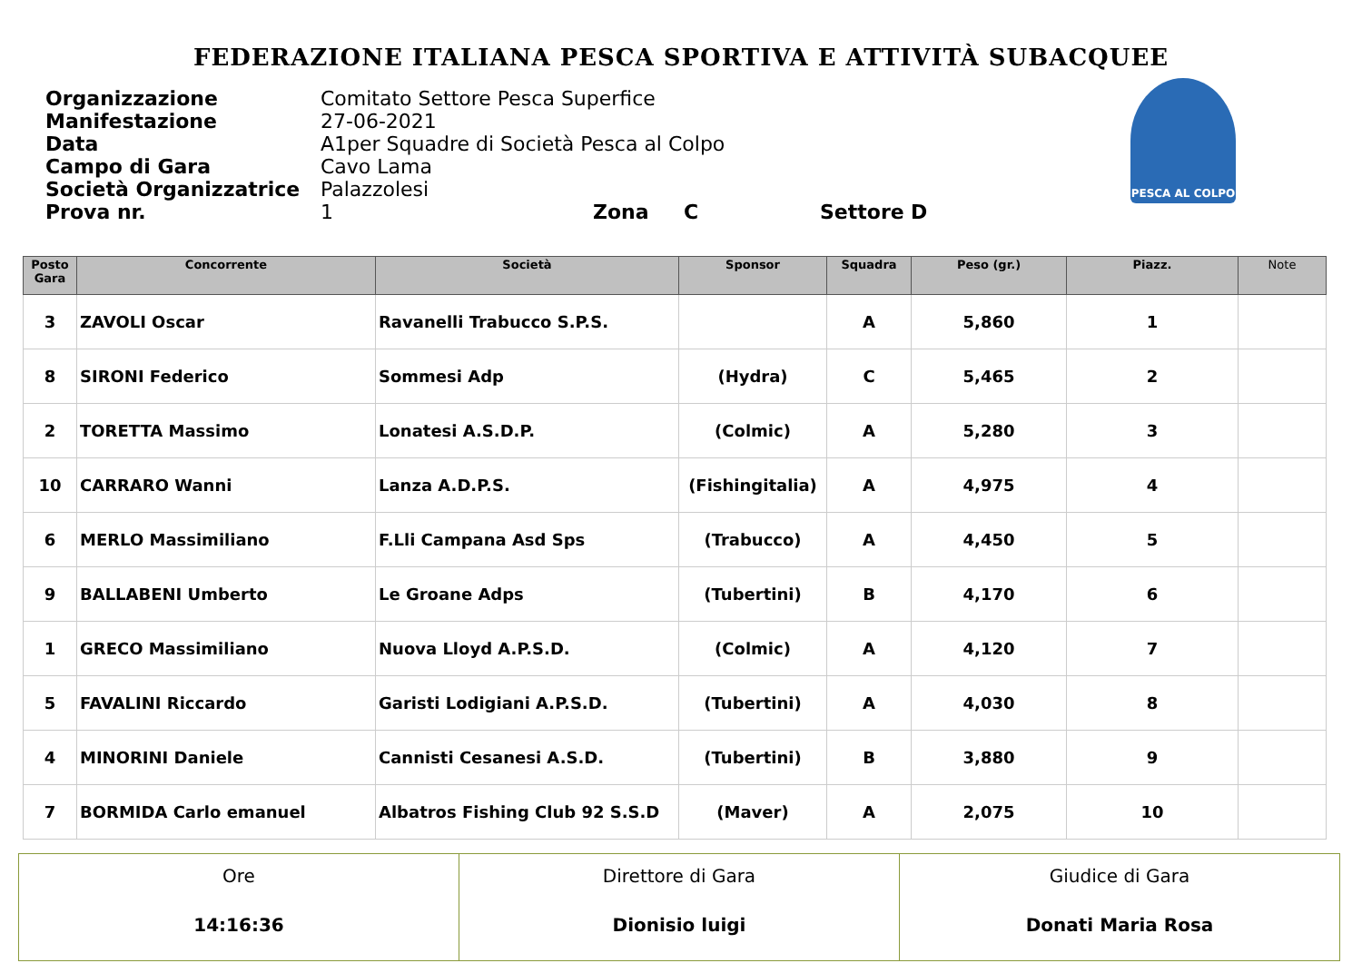FEDERAZIONE ITALIANA PESCA SPORTIVA E ATTIVITÀ SUBACQUEE
Organizzazione Comitato Settore Pesca Superfice
Manifestazione 27-06-2021
Data A1per Squadre di Società Pesca al Colpo
Campo di Gara Cavo Lama
Società Organizzatrice Palazzolesi
Prova nr. 1 Zona C Settore D
PESCA AL COLPO
| Posto Gara | Concorrente | Società | Sponsor | Squadra | Peso (gr.) | Piazz. | Note |
| --- | --- | --- | --- | --- | --- | --- | --- |
| 3 | ZAVOLI Oscar | Ravanelli Trabucco S.P.S. | | A | 5,860 | 1 | |
| 8 | SIRONI Federico | Sommesi Adp | (Hydra) | C | 5,465 | 2 | |
| 2 | TORETTA Massimo | Lonatesi A.S.D.P. | (Colmic) | A | 5,280 | 3 | |
| 10 | CARRARO Wanni | Lanza A.D.P.S. | (Fishingitalia) | A | 4,975 | 4 | |
| 6 | MERLO Massimiliano | F.Lli Campana Asd Sps | (Trabucco) | A | 4,450 | 5 | |
| 9 | BALLABENI Umberto | Le Groane Adps | (Tubertini) | B | 4,170 | 6 | |
| 1 | GRECO Massimiliano | Nuova Lloyd A.P.S.D. | (Colmic) | A | 4,120 | 7 | |
| 5 | FAVALINI Riccardo | Garisti Lodigiani A.P.S.D. | (Tubertini) | A | 4,030 | 8 | |
| 4 | MINORINI Daniele | Cannisti Cesanesi A.S.D. | (Tubertini) | B | 3,880 | 9 | |
| 7 | BORMIDA Carlo emanuel | Albatros Fishing Club 92 S.S.D | (Maver) | A | 2,075 | 10 | |
| Ore 14:16:36 | Direttore di Gara Dionisio luigi | Giudice di Gara Donati Maria Rosa |